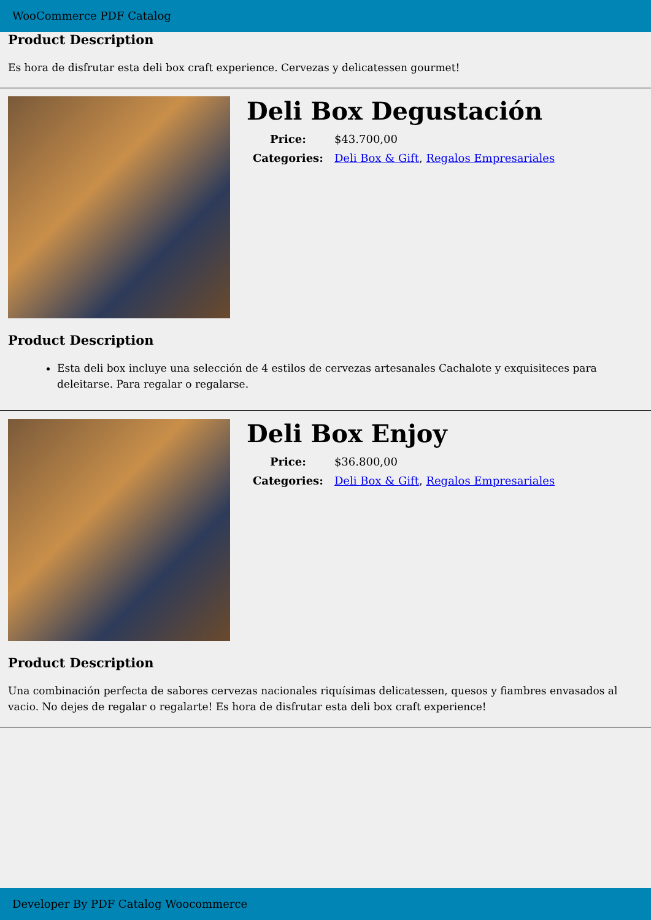WooCommerce PDF Catalog
Product Description
Es hora de disfrutar esta deli box craft experience. Cervezas y delicatessen gourmet!
Deli Box Degustación
| Price: | $43.700,00 |
| Categories: | Deli Box & Gift , Regalos Empresariales |
Product Description
Esta deli box incluye una selección de 4 estilos de cervezas artesanales Cachalote y exquisiteces para deleitarse. Para regalar o regalarse.
Deli Box Enjoy
| Price: | $36.800,00 |
| Categories: | Deli Box & Gift , Regalos Empresariales |
Product Description
Una combinación perfecta de sabores cervezas nacionales riquísimas delicatessen, quesos y fiambres envasados al vacio. No dejes de regalar o regalarte! Es hora de disfrutar esta deli box craft experience!
Developer By PDF Catalog Woocommerce